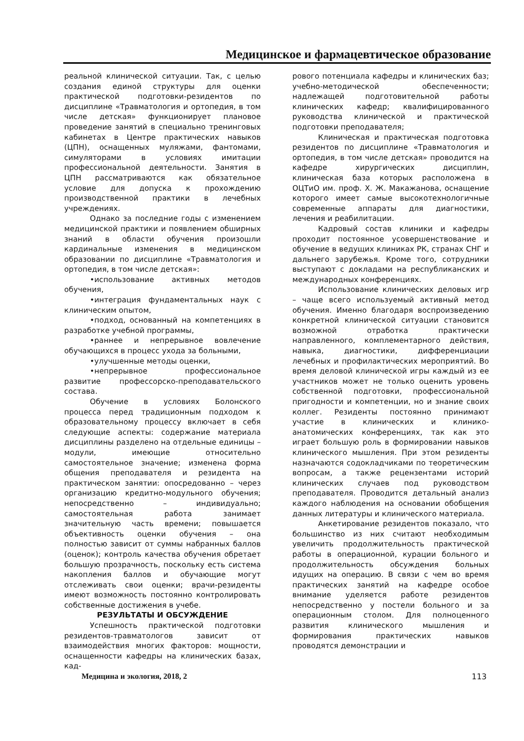Медицинское и фармацевтическое образование
реальной клинической ситуации. Так, с целью создания единой структуры для оценки практической подготовки-резидентов по дисциплине «Травматология и ортопедия, в том числе детская» функционирует плановое проведение занятий в специально тренинговых кабинетах в Центре практических навыков (ЦПН), оснащенных муляжами, фантомами, симуляторами в условиях имитации профессиональной деятельности. Занятия в ЦПН рассматриваются как обязательное условие для допуска к прохождению производственной практики в лечебных учреждениях.
Однако за последние годы с изменением медицинской практики и появлением обширных знаний в области обучения произошли кардинальные изменения в медицинском образовании по дисциплине «Травматология и ортопедия, в том числе детская»:
•использование активных методов обучения,
•интеграция фундаментальных наук с клиническим опытом,
•подход, основанный на компетенциях в разработке учебной программы,
•раннее и непрерывное вовлечение обучающихся в процесс ухода за больными,
•улучшенные методы оценки,
•непрерывное профессиональное развитие профессорско-преподавательского состава.
Обучение в условиях Болонского процесса перед традиционным подходом к образовательному процессу включает в себя следующие аспекты: содержание материала дисциплины разделено на отдельные единицы – модули, имеющие относительно самостоятельное значение; изменена форма общения преподавателя и резидента на практическом занятии: опосредованно – через организацию кредитно-модульного обучения; непосредственно – индивидуально; самостоятельная работа занимает значительную часть времени; повышается объективность оценки обучения – она полностью зависит от суммы набранных баллов (оценок); контроль качества обучения обретает большую прозрачность, поскольку есть система накопления баллов и обучающие могут отслеживать свои оценки; врачи-резиденты имеют возможность постоянно контролировать собственные достижения в учебе.
РЕЗУЛЬТАТЫ И ОБСУЖДЕНИЕ
Успешность практической подготовки резидентов-травматологов зависит от взаимодействия многих факторов: мощности, оснащенности кафедры на клинических базах, кад-
рового потенциала кафедры и клинических баз; учебно-методической обеспеченности; надлежащей подготовительной работы клинических кафедр; квалифицированного руководства клинической и практической подготовки преподавателя;
Клиническая и практическая подготовка резидентов по дисциплине «Травматология и ортопедия, в том числе детская» проводится на кафедре хирургических дисциплин, клиническая база которых расположена в ОЦТиО им. проф. Х. Ж. Макажанова, оснащение которого имеет самые высокотехнологичные современные аппараты для диагностики, лечения и реабилитации.
Кадровый состав клиники и кафедры проходит постоянное усовершенствование и обучение в ведущих клиниках РК, странах СНГ и дальнего зарубежья. Кроме того, сотрудники выступают с докладами на республиканских и международных конференциях.
Использование клинических деловых игр – чаще всего используемый активный метод обучения. Именно благодаря воспроизведению конкретной клинической ситуации становится возможной отработка практически направленного, комплементарного действия, навыка, диагностики, дифференциации лечебных и профилактических мероприятий. Во время деловой клинической игры каждый из ее участников может не только оценить уровень собственной подготовки, профессиональной пригодности и компетенции, но и знание своих коллег. Резиденты постоянно принимают участие в клинических и клинико-анатомических конференциях, так как это играет большую роль в формировании навыков клинического мышления. При этом резиденты назначаются содокладчиками по теоретическим вопросам, а также рецензентами историй клинических случаев под руководством преподавателя. Проводится детальный анализ каждого наблюдения на основании обобщения данных литературы и клинического материала.
Анкетирование резидентов показало, что большинство из них считают необходимым увеличить продолжительность практической работы в операционной, курации больного и продолжительность обсуждения больных идущих на операцию. В связи с чем во время практических занятий на кафедре особое внимание уделяется работе резидентов непосредственно у постели больного и за операционным столом. Для полноценного развития клинического мышления и формирования практических навыков проводятся демонстрации и
Медицина и экология, 2018, 2 113